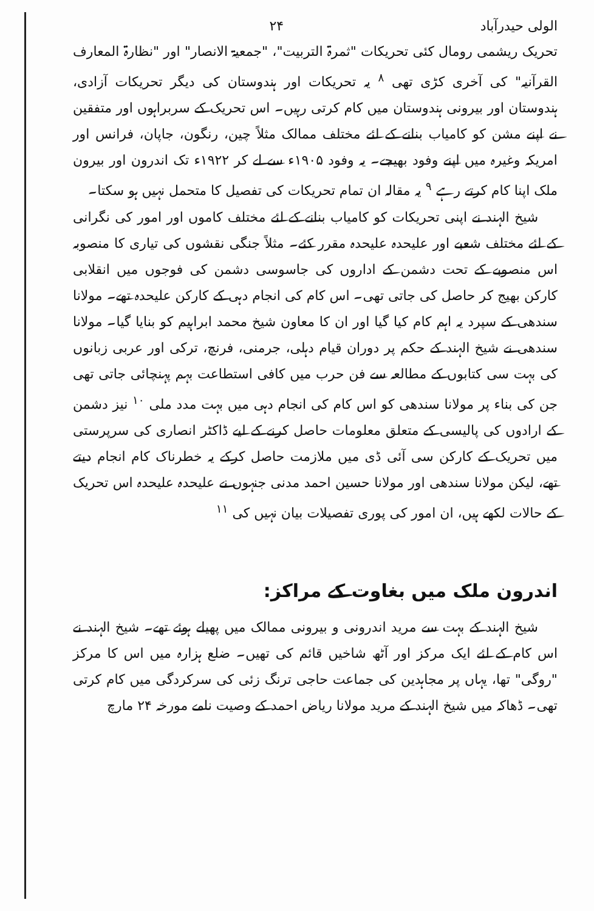الولی حیدرآباد ۲۴
تحریک ریشمی رومال کئی تحریکات "ثمرۃ التربیت"، "جمعیۃ الانصار" اور "نظارۃ المعارف القرآنیہ" کی آخری کڑی تھی <sup>۸</sup> یہ تحریکات اور ہندوستان کی دیگر تحریکات آزادی، ہندوستان اور بیرونی ہندوستان میں کام کرتی رہیں۔ اس تحریک کے سربراہوں اور متفقین نے اپنے مشن کو کامیاب بنانے کے لئے مختلف ممالک مثلاً چین، رنگون، جاپان، فرانس اور امریکہ وغیرہ میں اپنے وفود بھیجے۔ یہ وفود ۱۹۰۵ء سے لے کر ۱۹۲۲ء تک اندرون اور بیرون ملک اپنا کام کرتے رہے <sup>۹</sup> یہ مقالہ ان تمام تحریکات کی تفصیل کا متحمل نہیں ہو سکتا۔
شیخ الہند نے اپنی تحریکات کو کامیاب بنانے کے لئے مختلف کاموں اور امور کی نگرانی کے لئے مختلف شعبے اور علیحدہ علیحدہ مقرر کئے۔ مثلاً جنگی نقشوں کی تیاری کا منصوبہ اس منصوبے کے تحت دشمن کے اداروں کی جاسوسی دشمن کی فوجوں میں انقلابی کارکن بھیج کر حاصل کی جاتی تھی۔ اس کام کی انجام دہی کے کارکن علیحدہ تھے۔ مولانا سندھی کے سپرد یہ اہم کام کیا گیا اور ان کا معاون شیخ محمد ابراہیم کو بنایا گیا۔ مولانا سندھی نے شیخ الہند کے حکم پر دوران قیام دہلی، جرمنی، فرنچ، ترکی اور عربی زبانوں کی بہت سی کتابوں کے مطالعہ سے فن حرب میں کافی استطاعت بہم پہنچائی جاتی تھی جن کی بناء پر مولانا سندھی کو اس کام کی انجام دہی میں بہت مدد ملی <sup>۱۰</sup> نیز دشمن کے ارادوں کی پالیسی کے متعلق معلومات حاصل کرنے کے لیے ڈاکٹر انصاری کی سرپرستی میں تحریک کے کارکن سی آئی ڈی میں ملازمت حاصل کرکے یہ خطرناک کام انجام دیتے تھے، لیکن مولانا سندھی اور مولانا حسین احمد مدنی جنہوں نے علیحدہ علیحدہ اس تحریک کے حالات لکھے ہیں، ان امور کی پوری تفصیلات بیان نہیں کی <sup>۱۱</sup>
اندرون ملک میں بغاوت کے مراکز:
شیخ الہند کے بہت سے مرید اندرونی و بیرونی ممالک میں پھیلے ہوئے تھے۔ شیخ الہند نے اس کام کے لئے ایک مرکز اور آٹھ شاخیں قائم کی تھیں۔ ضلع ہزارہ میں اس کا مرکز "روگی" تھا، یہاں پر مجاہدین کی جماعت حاجی ترنگ زئی کی سرکردگی میں کام کرتی تھی۔ ڈھاکہ میں شیخ الہند کے مرید مولانا ریاض احمد کے وصیت نامے مورخہ ۲۴ مارچ